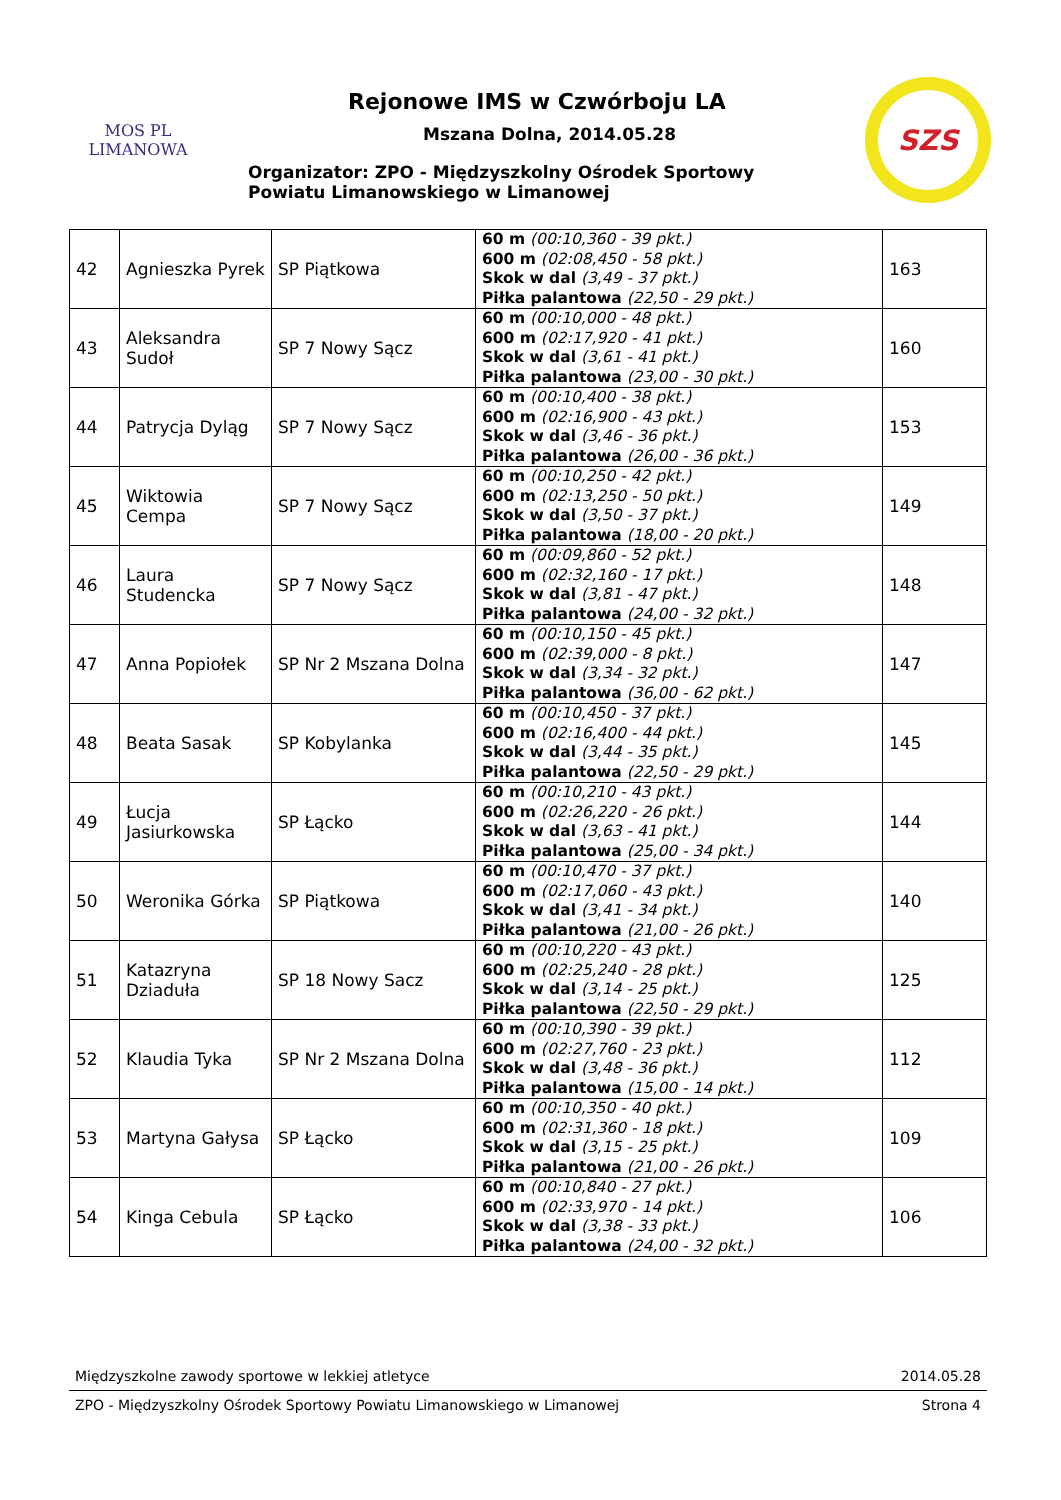MOS PL
LIMANOWA
Rejonowe IMS w Czwórboju LA
Mszana Dolna, 2014.05.28
Organizator: ZPO - Międzyszkolny Ośrodek Sportowy
Powiatu Limanowskiego w Limanowej
SZS
| 42 | Agnieszka Pyrek | SP Piątkowa | 60 m (00:10,360 - 39 pkt.) 600 m (02:08,450 - 58 pkt.) Skok w dal (3,49 - 37 pkt.) Piłka palantowa (22,50 - 29 pkt.) | 163 |
| 43 | Aleksandra Sudoł | SP 7 Nowy Sącz | 60 m (00:10,000 - 48 pkt.) 600 m (02:17,920 - 41 pkt.) Skok w dal (3,61 - 41 pkt.) Piłka palantowa (23,00 - 30 pkt.) | 160 |
| 44 | Patrycja Dyląg | SP 7 Nowy Sącz | 60 m (00:10,400 - 38 pkt.) 600 m (02:16,900 - 43 pkt.) Skok w dal (3,46 - 36 pkt.) Piłka palantowa (26,00 - 36 pkt.) | 153 |
| 45 | Wiktowia Cempa | SP 7 Nowy Sącz | 60 m (00:10,250 - 42 pkt.) 600 m (02:13,250 - 50 pkt.) Skok w dal (3,50 - 37 pkt.) Piłka palantowa (18,00 - 20 pkt.) | 149 |
| 46 | Laura Studencka | SP 7 Nowy Sącz | 60 m (00:09,860 - 52 pkt.) 600 m (02:32,160 - 17 pkt.) Skok w dal (3,81 - 47 pkt.) Piłka palantowa (24,00 - 32 pkt.) | 148 |
| 47 | Anna Popiołek | SP Nr 2 Mszana Dolna | 60 m (00:10,150 - 45 pkt.) 600 m (02:39,000 - 8 pkt.) Skok w dal (3,34 - 32 pkt.) Piłka palantowa (36,00 - 62 pkt.) | 147 |
| 48 | Beata Sasak | SP Kobylanka | 60 m (00:10,450 - 37 pkt.) 600 m (02:16,400 - 44 pkt.) Skok w dal (3,44 - 35 pkt.) Piłka palantowa (22,50 - 29 pkt.) | 145 |
| 49 | Łucja Jasiurkowska | SP Łącko | 60 m (00:10,210 - 43 pkt.) 600 m (02:26,220 - 26 pkt.) Skok w dal (3,63 - 41 pkt.) Piłka palantowa (25,00 - 34 pkt.) | 144 |
| 50 | Weronika Górka | SP Piątkowa | 60 m (00:10,470 - 37 pkt.) 600 m (02:17,060 - 43 pkt.) Skok w dal (3,41 - 34 pkt.) Piłka palantowa (21,00 - 26 pkt.) | 140 |
| 51 | Katazryna Dziaduła | SP 18 Nowy Sacz | 60 m (00:10,220 - 43 pkt.) 600 m (02:25,240 - 28 pkt.) Skok w dal (3,14 - 25 pkt.) Piłka palantowa (22,50 - 29 pkt.) | 125 |
| 52 | Klaudia Tyka | SP Nr 2 Mszana Dolna | 60 m (00:10,390 - 39 pkt.) 600 m (02:27,760 - 23 pkt.) Skok w dal (3,48 - 36 pkt.) Piłka palantowa (15,00 - 14 pkt.) | 112 |
| 53 | Martyna Gałysa | SP Łącko | 60 m (00:10,350 - 40 pkt.) 600 m (02:31,360 - 18 pkt.) Skok w dal (3,15 - 25 pkt.) Piłka palantowa (21,00 - 26 pkt.) | 109 |
| 54 | Kinga Cebula | SP Łącko | 60 m (00:10,840 - 27 pkt.) 600 m (02:33,970 - 14 pkt.) Skok w dal (3,38 - 33 pkt.) Piłka palantowa (24,00 - 32 pkt.) | 106 |
Międzyszkolne zawody sportowe w lekkiej atletyce 2014.05.28
ZPO - Międzyszkolny Ośrodek Sportowy Powiatu Limanowskiego w Limanowej Strona 4